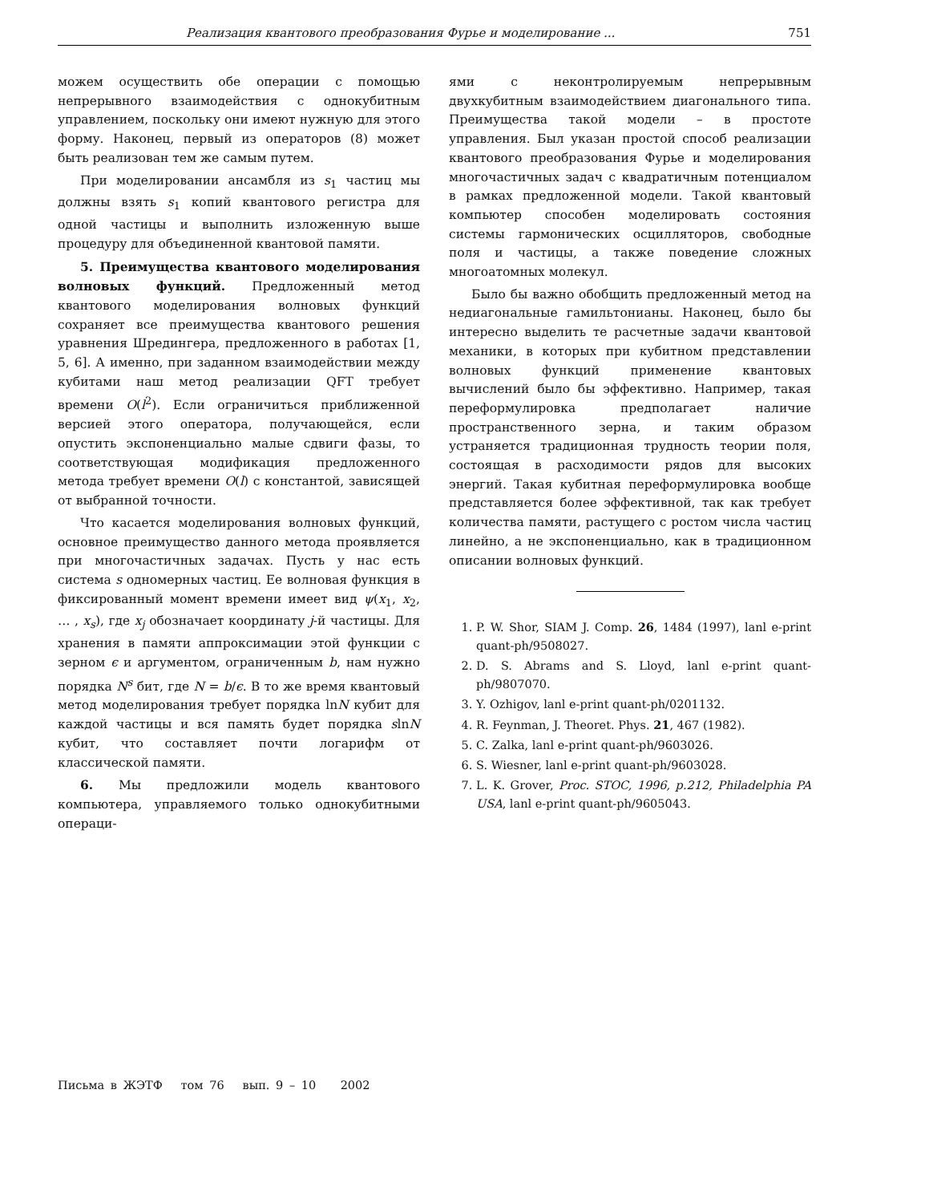Реализация квантового преобразования Фурье и моделирование ... 751
можем осуществить обе операции с помощью непрерывного взаимодействия с однокубитным управлением, поскольку они имеют нужную для этого форму. Наконец, первый из операторов (8) может быть реализован тем же самым путем.
При моделировании ансамбля из s<sub>1</sub> частиц мы должны взять s<sub>1</sub> копий квантового регистра для одной частицы и выполнить изложенную выше процедуру для объединенной квантовой памяти.
5. Преимущества квантового моделирования волновых функций. Предложенный метод квантового моделирования волновых функций сохраняет все преимущества квантового решения уравнения Шредингера, предложенного в работах [1, 5, 6]. А именно, при заданном взаимодействии между кубитами наш метод реализации QFT требует времени O(l<sup>2</sup>). Если ограничиться приближенной версией этого оператора, получающейся, если опустить экспоненциально малые сдвиги фазы, то соответствующая модификация предложенного метода требует времени O(l) с константой, зависящей от выбранной точности.
Что касается моделирования волновых функций, основное преимущество данного метода проявляется при многочастичных задачах. Пусть у нас есть система s одномерных частиц. Ее волновая функция в фиксированный момент времени имеет вид ψ(x<sub>1</sub>, x<sub>2</sub>, … , x<sub>s</sub>), где x<sub>j</sub> обозначает координату j-й частицы. Для хранения в памяти аппроксимации этой функции с зерном ϵ и аргументом, ограниченным b, нам нужно порядка N<sup>s</sup> бит, где N = b/ϵ. В то же время квантовый метод моделирования требует порядка lnN кубит для каждой частицы и вся память будет порядка slnN кубит, что составляет почти логарифм от классической памяти.
6. Мы предложили модель квантового компьютера, управляемого только однокубитными операци-
ями с неконтролируемым непрерывным двухкубитным взаимодействием диагонального типа. Преимущества такой модели – в простоте управления. Был указан простой способ реализации квантового преобразования Фурье и моделирования многочастичных задач с квадратичным потенциалом в рамках предложенной модели. Такой квантовый компьютер способен моделировать состояния системы гармонических осцилляторов, свободные поля и частицы, а также поведение сложных многоатомных молекул.
Было бы важно обобщить предложенный метод на недиагональные гамильтонианы. Наконец, было бы интересно выделить те расчетные задачи квантовой механики, в которых при кубитном представлении волновых функций применение квантовых вычислений было бы эффективно. Например, такая переформулировка предполагает наличие пространственного зерна, и таким образом устраняется традиционная трудность теории поля, состоящая в расходимости рядов для высоких энергий. Такая кубитная переформулировка вообще представляется более эффективной, так как требует количества памяти, растущего с ростом числа частиц линейно, а не экспоненциально, как в традиционном описании волновых функций.
1. P. W. Shor, SIAM J. Comp. 26, 1484 (1997), lanl e-print quant-ph/9508027.
2. D. S. Abrams and S. Lloyd, lanl e-print quant-ph/9807070.
3. Y. Ozhigov, lanl e-print quant-ph/0201132.
4. R. Feynman, J. Theoret. Phys. 21, 467 (1982).
5. C. Zalka, lanl e-print quant-ph/9603026.
6. S. Wiesner, lanl e-print quant-ph/9603028.
7. L. K. Grover, Proc. STOC, 1996, p.212, Philadelphia PA USA, lanl e-print quant-ph/9605043.
Письма в ЖЭТФ том 76 вып. 9 – 10 2002